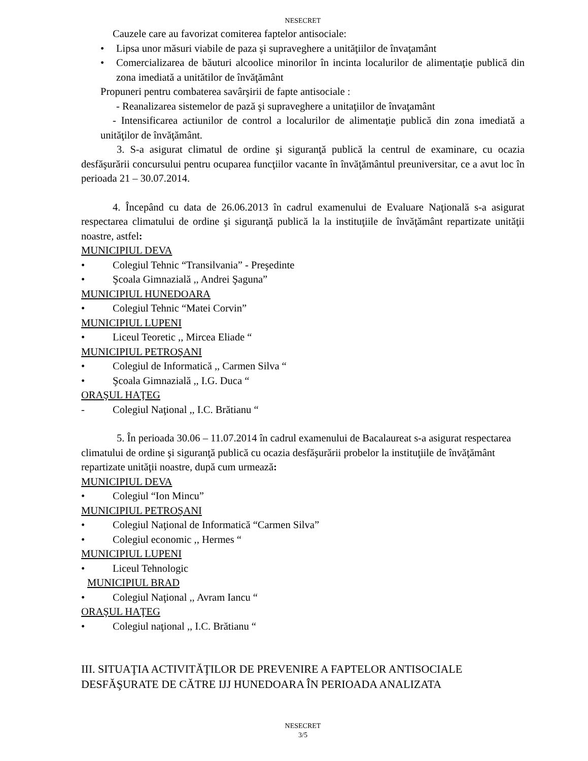NESECRET
Cauzele care au favorizat comiterea faptelor antisociale:
• Lipsa unor măsuri viabile de paza şi supraveghere a unităţiilor de învaţamânt
• Comercializarea de băuturi alcoolice minorilor în incinta localurilor de alimentaţie publică din zona imediată a unitătilor de învăţământ
Propuneri pentru combaterea savârşirii de fapte antisociale :
- Reanalizarea sistemelor de pază şi supraveghere a unitaţiilor de învaţamânt
- Intensificarea actiunilor de control a localurilor de alimentaţie publică din zona imediată a unităţilor de învăţământ.
3. S-a asigurat climatul de ordine şi siguranţă publică la centrul de examinare, cu ocazia desfăşurării concursului pentru ocuparea funcţiilor vacante în învăţământul preuniversitar, ce a avut loc în perioada 21 – 30.07.2014.
4. Începând cu data de 26.06.2013 în cadrul examenului de Evaluare Naţională s-a asigurat respectarea climatului de ordine şi siguranţă publică la la instituţiile de învăţământ repartizate unităţii noastre, astfel:
MUNICIPIUL DEVA
• Colegiul Tehnic “Transilvania” - Preşedinte
• Şcoala Gimnazială ,, Andrei Şaguna”
MUNICIPIUL HUNEDOARA
• Colegiul Tehnic “Matei Corvin”
MUNICIPIUL LUPENI
• Liceul Teoretic ,, Mircea Eliade “
MUNICIPIUL PETROŞANI
• Colegiul de Informatică ,, Carmen Silva “
• Şcoala Gimnazială ,, I.G. Duca “
ORAŞUL HAŢEG
- Colegiul Naţional ,, I.C. Brătianu “
5. În perioada 30.06 – 11.07.2014 în cadrul examenului de Bacalaureat s-a asigurat respectarea climatului de ordine şi siguranţă publică cu ocazia desfăşurării probelor la instituţiile de învăţământ repartizate unităţii noastre, după cum urmează:
MUNICIPIUL DEVA
• Colegiul “Ion Mincu”
MUNICIPIUL PETROŞANI
• Colegiul Naţional de Informatică “Carmen Silva”
• Colegiul economic ,, Hermes “
MUNICIPIUL LUPENI
• Liceul Tehnologic
MUNICIPIUL BRAD
• Colegiul Naţional ,, Avram Iancu “
ORAŞUL HAŢEG
• Colegiul naţional ,, I.C. Brătianu “
III. SITUAŢIA ACTIVITĂŢILOR DE PREVENIRE A FAPTELOR ANTISOCIALE DESFĂŞURATE DE CĂTRE IJJ HUNEDOARA ÎN PERIOADA ANALIZATA
NESECRET
3/5